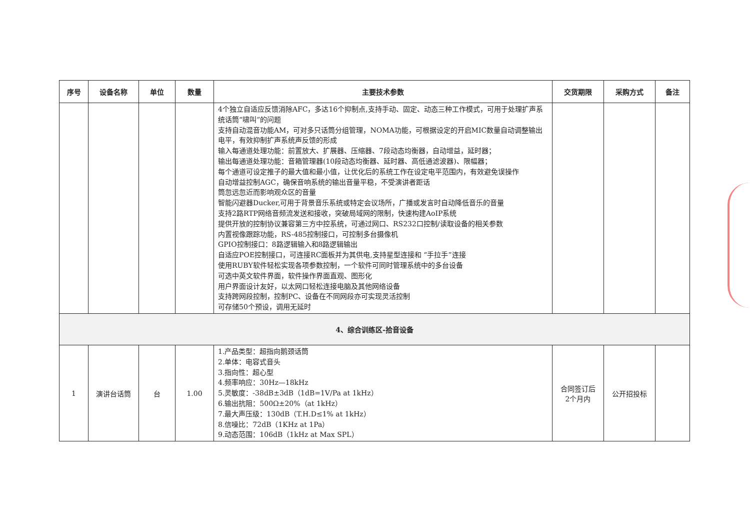| 序号 | 设备名称 | 单位 | 数量 | 主要技术参数 | 交货期限 | 采购方式 | 备注 |
| --- | --- | --- | --- | --- | --- | --- | --- |
| | | | | 4个独立自适应反馈消除AFC，多达16个抑制点,支持手动、固定、动态三种工作模式，可用于处理扩声系统话筒“啸叫”的问题 支持自动混音功能AM，可对多只话筒分组管理，NOMA功能，可根据设定的开启MIC数量自动调整输出电平，有效抑制扩声系统声反馈的形成 输入每通道处理功能：前置放大、扩展器、压缩器、7段动态均衡器，自动增益，延时器； 输出每通道处理功能：音箱管理器(10段动态均衡器、延时器、高低通滤波器)、限幅器； 每个通道可设定推子的最大值和最小值，让优化后的系统工作在设定电平范围内，有效避免误操作 自动增益控制AGC，确保音响系统的输出音量平稳，不受演讲者距话 筒忽远忽近而影响观众区的音量 智能闪避器Ducker,可用于背景音乐系统或特定会议场所，广播或发言时自动降低音乐的音量 支持2路RTP网络音频流发送和接收，突破局域网的限制，快速构建AoIP系统 提供开放的控制协议兼容第三方中控系统，可通过网口、RS232口控制/读取设备的相关参数 内置视像跟踪功能，RS-485控制接口，可控制多台摄像机 GPIO控制接口：8路逻辑输入和8路逻辑输出 自适应POE控制接口，可连接RC面板并为其供电,支持星型连接和 “手拉手”连接 使用RUBY软件轻松实现各项参数控制，一个软件可同时管理系统中的多台设备 可选中英文软件界面，软件操作界面直观、图形化 用户界面设计友好，以太网口轻松连接电脑及其他网络设备 支持跨网段控制，控制PC、设备在不同网段亦可实现灵活控制 可存储50个预设，调用无延时 | | | |
| 4、综合训练区-拾音设备 | | | | | | | |
| 1 | 演讲台话筒 | 台 | 1.00 | 1.产品类型：超指向鹅颈话筒 2.单体：电容式音头 3.指向性：超心型 4.频率响应：30Hz—18kHz 5.灵敏度：-38dB±3dB（1dB=1V/Pa at 1kHz） 6.输出抗阻：500Ω±20%（at 1kHz） 7.最大声压级：130dB（T.H.D≤1% at 1kHz） 8.信噪比：72dB（1KHz at 1Pa） 9.动态范围：106dB（1kHz at Max SPL） | 合同签订后 2个月内 | 公开招投标 | |